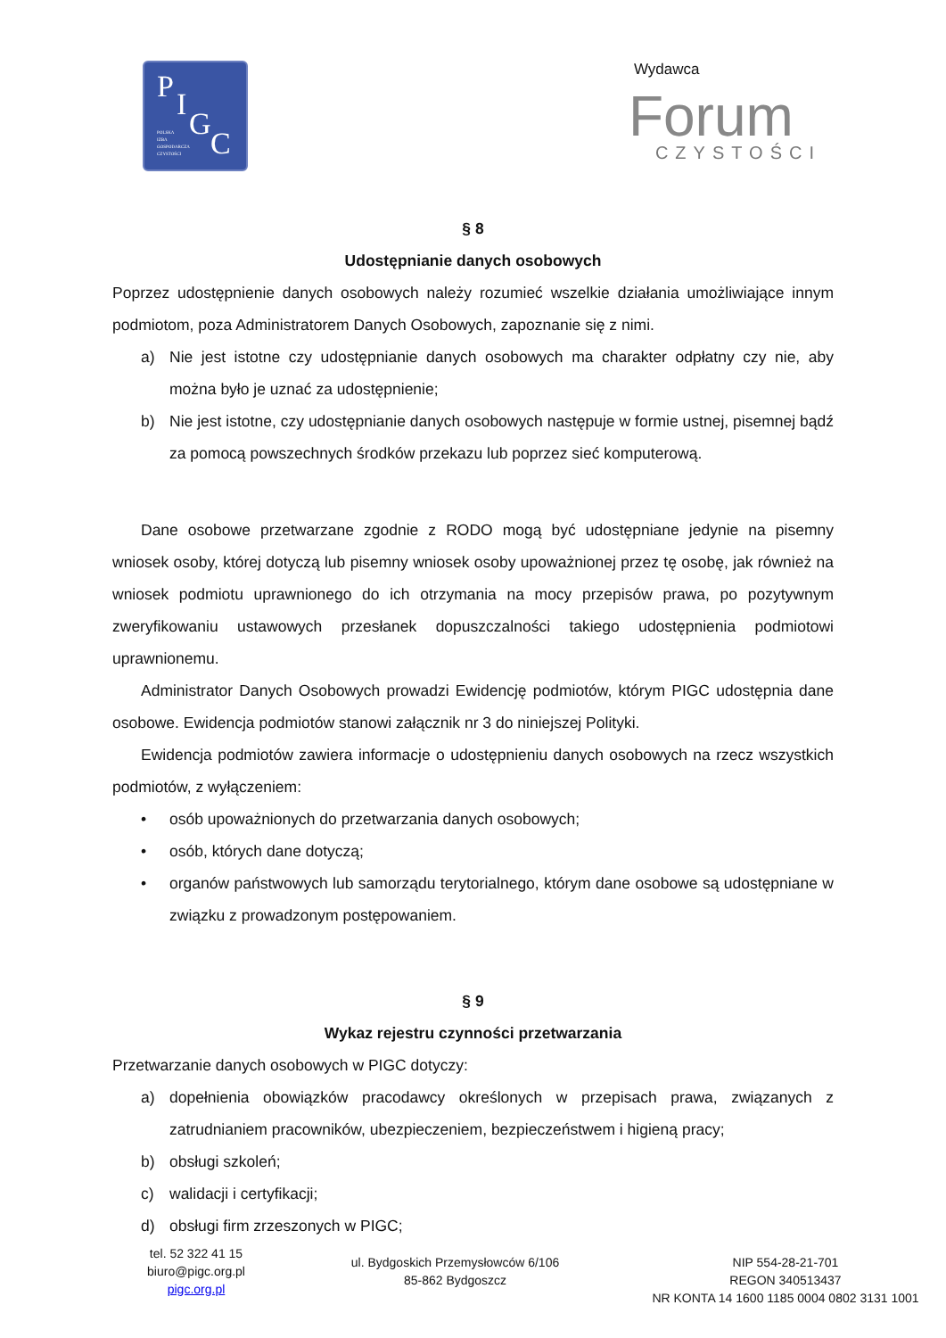P I
G
C
POLSKA
IZBA
GOSPODARCZA
CZYSTOŚCI
Wydawca
Forum
CZYSTOŚCI
§ 8
Udostępnianie danych osobowych
Poprzez udostępnienie danych osobowych należy rozumieć wszelkie działania umożliwiające innym podmiotom, poza Administratorem Danych Osobowych, zapoznanie się z nimi.
a) Nie jest istotne czy udostępnianie danych osobowych ma charakter odpłatny czy nie, aby można było je uznać za udostępnienie;
b) Nie jest istotne, czy udostępnianie danych osobowych następuje w formie ustnej, pisemnej bądź za pomocą powszechnych środków przekazu lub poprzez sieć komputerową.
Dane osobowe przetwarzane zgodnie z RODO mogą być udostępniane jedynie na pisemny wniosek osoby, której dotyczą lub pisemny wniosek osoby upoważnionej przez tę osobę, jak również na wniosek podmiotu uprawnionego do ich otrzymania na mocy przepisów prawa, po pozytywnym zweryfikowaniu ustawowych przesłanek dopuszczalności takiego udostępnienia podmiotowi uprawnionemu.
Administrator Danych Osobowych prowadzi Ewidencję podmiotów, którym PIGC udostępnia dane osobowe. Ewidencja podmiotów stanowi załącznik nr 3 do niniejszej Polityki.
Ewidencja podmiotów zawiera informacje o udostępnieniu danych osobowych na rzecz wszystkich podmiotów, z wyłączeniem:
• osób upoważnionych do przetwarzania danych osobowych;
• osób, których dane dotyczą;
• organów państwowych lub samorządu terytorialnego, którym dane osobowe są udostępniane w związku z prowadzonym postępowaniem.
§ 9
Wykaz rejestru czynności przetwarzania
Przetwarzanie danych osobowych w PIGC dotyczy:
a) dopełnienia obowiązków pracodawcy określonych w przepisach prawa, związanych z zatrudnianiem pracowników, ubezpieczeniem, bezpieczeństwem i higieną pracy;
b) obsługi szkoleń;
c) walidacji i certyfikacji;
d) obsługi firm zrzeszonych w PIGC;
tel. 52 322 41 15
biuro@pigc.org.pl
pigc.org.pl
ul. Bydgoskich Przemysłowców 6/106
85-862 Bydgoszcz
NIP 554-28-21-701
REGON 340513437
NR KONTA 14 1600 1185 0004 0802 3131 1001